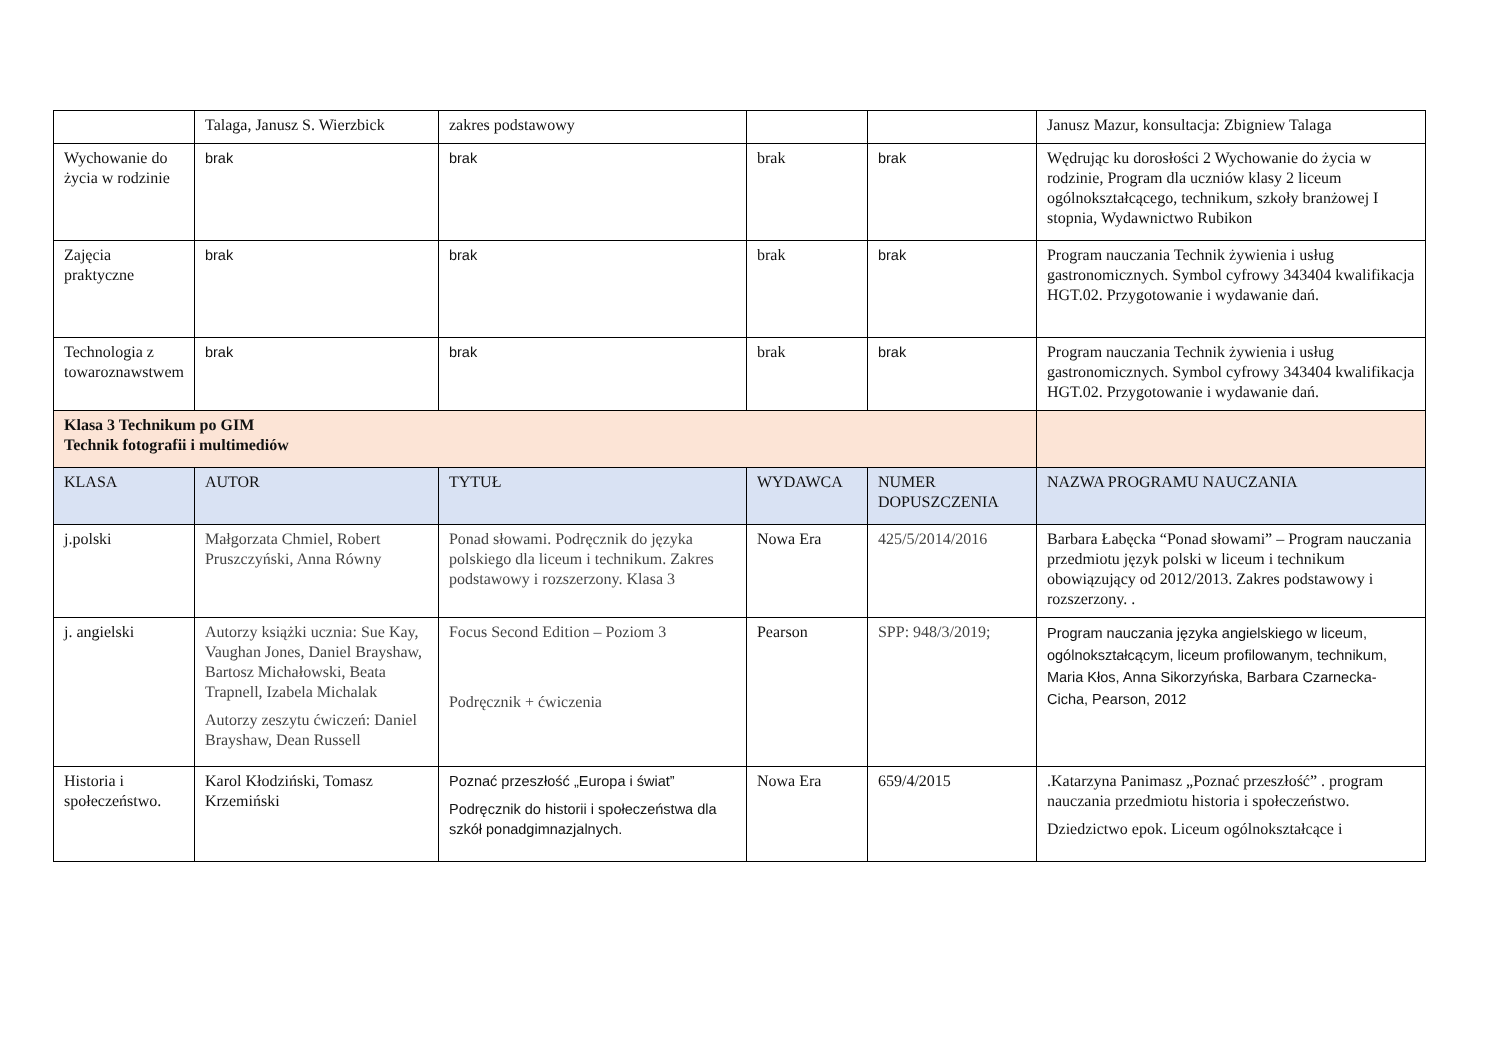| | Talaga, Janusz S. Wierzbick | zakres podstawowy | | | Janusz Mazur, konsultacja: Zbigniew Talaga |
| Wychowanie do życia w rodzinie | brak | brak | brak | brak | Wędrując ku dorosłości 2 Wychowanie do życia w rodzinie, Program dla uczniów klasy 2 liceum ogólnokształcącego, technikum, szkoły branżowej I stopnia, Wydawnictwo Rubikon |
| Zajęcia praktyczne | brak | brak | brak | brak | Program nauczania Technik żywienia i usług gastronomicznych. Symbol cyfrowy 343404 kwalifikacja HGT.02. Przygotowanie i wydawanie dań. |
| Technologia z towaroznawstwem | brak | brak | brak | brak | Program nauczania Technik żywienia i usług gastronomicznych. Symbol cyfrowy 343404 kwalifikacja HGT.02. Przygotowanie i wydawanie dań. |
| Klasa 3 Technikum po GIM Technik fotografii i multimediów | | | | | |
| KLASA | AUTOR | TYTUŁ | WYDAWCA | NUMER DOPUSZCZENIA | NAZWA PROGRAMU NAUCZANIA |
| j.polski | Małgorzata Chmiel, Robert Pruszczyński, Anna Równy | Ponad słowami. Podręcznik do języka polskiego dla liceum i technikum. Zakres podstawowy i rozszerzony. Klasa 3 | Nowa Era | 425/5/2014/2016 | Barbara Łabęcka “Ponad słowami” – Program nauczania przedmiotu język polski w liceum i technikum obowiązujący od 2012/2013. Zakres podstawowy i rozszerzony. . |
| j. angielski | Autorzy książki ucznia: Sue Kay, Vaughan Jones, Daniel Brayshaw, Bartosz Michałowski, Beata Trapnell, Izabela Michalak Autorzy zeszytu ćwiczeń: Daniel Brayshaw, Dean Russell | Focus Second Edition – Poziom 3 Podręcznik + ćwiczenia | Pearson | SPP: 948/3/2019; | Program nauczania języka angielskiego w liceum, ogólnokształcącym, liceum profilowanym, technikum, Maria Kłos, Anna Sikorzyńska, Barbara Czarnecka-Cicha, Pearson, 2012 |
| Historia i społeczeństwo. | Karol Kłodziński, Tomasz Krzemiński | Poznać przeszłość „Europa i świat” Podręcznik do historii i społeczeństwa dla szkół ponadgimnazjalnych. | Nowa Era | 659/4/2015 | .Katarzyna Panimasz „Poznać przeszłość” . program nauczania przedmiotu historia i społeczeństwo. Dziedzictwo epok. Liceum ogólnokształcące i |